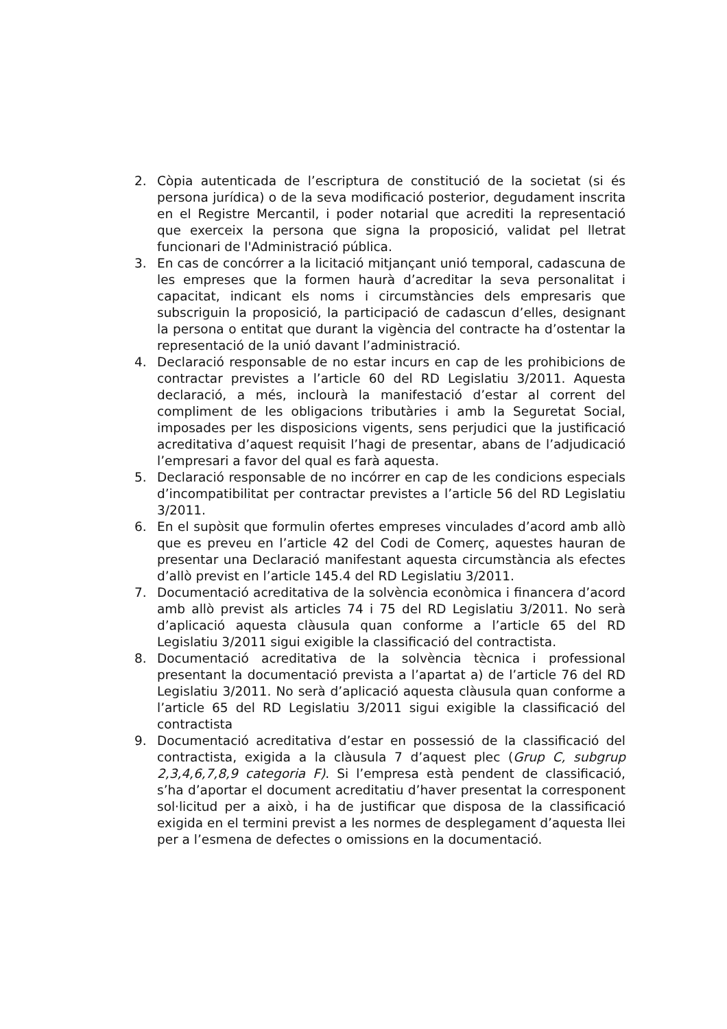2. Còpia autenticada de l’escriptura de constitució de la societat (si és persona jurídica) o de la seva modificació posterior, degudament inscrita en el Registre Mercantil, i poder notarial que acrediti la representació que exerceix la persona que signa la proposició, validat pel lletrat funcionari de l'Administració pública.
3. En cas de concórrer a la licitació mitjançant unió temporal, cadascuna de les empreses que la formen haurà d’acreditar la seva personalitat i capacitat, indicant els noms i circumstàncies dels empresaris que subscriguin la proposició, la participació de cadascun d’elles, designant la persona o entitat que durant la vigència del contracte ha d’ostentar la representació de la unió davant l’administració.
4. Declaració responsable de no estar incurs en cap de les prohibicions de contractar previstes a l’article 60 del RD Legislatiu 3/2011. Aquesta declaració, a més, inclourà la manifestació d’estar al corrent del compliment de les obligacions tributàries i amb la Seguretat Social, imposades per les disposicions vigents, sens perjudici que la justificació acreditativa d’aquest requisit l’hagi de presentar, abans de l’adjudicació l’empresari a favor del qual es farà aquesta.
5. Declaració responsable de no incórrer en cap de les condicions especials d’incompatibilitat per contractar previstes a l’article 56 del RD Legislatiu 3/2011.
6. En el supòsit que formulin ofertes empreses vinculades d’acord amb allò que es preveu en l’article 42 del Codi de Comerç, aquestes hauran de presentar una Declaració manifestant aquesta circumstància als efectes d’allò previst en l’article 145.4 del RD Legislatiu 3/2011.
7. Documentació acreditativa de la solvència econòmica i financera d’acord amb allò previst als articles 74 i 75 del RD Legislatiu 3/2011. No serà d’aplicació aquesta clàusula quan conforme a l’article 65 del RD Legislatiu 3/2011 sigui exigible la classificació del contractista.
8. Documentació acreditativa de la solvència tècnica i professional presentant la documentació prevista a l’apartat a) de l’article 76 del RD Legislatiu 3/2011. No serà d’aplicació aquesta clàusula quan conforme a l’article 65 del RD Legislatiu 3/2011 sigui exigible la classificació del contractista
9. Documentació acreditativa d’estar en possessió de la classificació del contractista, exigida a la clàusula 7 d’aquest plec (Grup C, subgrup 2,3,4,6,7,8,9 categoria F). Si l’empresa està pendent de classificació, s’ha d’aportar el document acreditatiu d’haver presentat la corresponent sol·licitud per a això, i ha de justificar que disposa de la classificació exigida en el termini previst a les normes de desplegament d’aquesta llei per a l’esmena de defectes o omissions en la documentació.